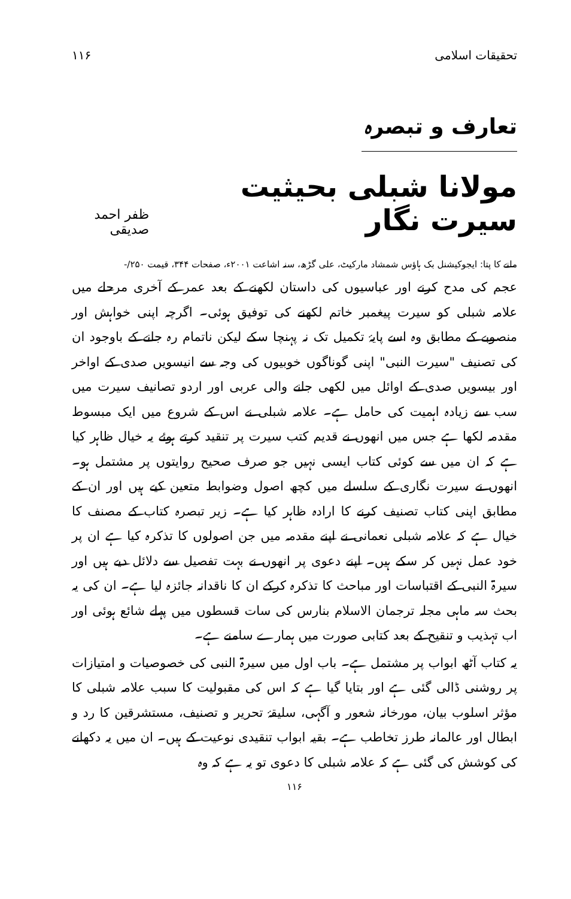تحقیقات اسلامی ۱۱۶
تعارف و تبصرہ
مولانا شبلی بحیثیت سیرت نگار
ظفر احمد صدیقی
ملنے کا پتا: ایجوکیشنل بک ہاؤس شمشاد مارکیٹ، علی گڑھ، سنہ اشاعت ۲۰۰۱ء، صفحات ۳۴۴، قیمت ۲۵۰/-
عجم کی مدح کرنے اور عباسیوں کی داستان لکھنے کے بعد عمر کے آخری مرحلے میں علامہ شبلی کو سیرت پیغمبر خاتم لکھنے کی توفیق ہوئی۔ اگرچہ اپنی خواہش اور منصوبے کے مطابق وہ اسے پایۂ تکمیل تک نہ پہنچا سکے لیکن ناتمام رہ جانے کے باوجود ان کی تصنیف "سیرت النبی" اپنی گوناگوں خوبیوں کی وجہ سے انیسویں صدی کے اواخر اور بیسویں صدی کے اوائل میں لکھی جانے والی عربی اور اردو تصانیف سیرت میں سب سے زیادہ اہمیت کی حامل ہے۔ علامہ شبلی نے اس کے شروع میں ایک مبسوط مقدمہ لکھا ہے جس میں انھوں نے قدیم کتب سیرت پر تنقید کرتے ہوئے یہ خیال ظاہر کیا ہے کہ ان میں سے کوئی کتاب ایسی نہیں جو صرف صحیح روایتوں پر مشتمل ہو۔ انھوں نے سیرت نگاری کے سلسلے میں کچھ اصول وضوابط متعین کیے ہیں اور ان کے مطابق اپنی کتاب تصنیف کرنے کا ارادہ ظاہر کیا ہے۔ زیر تبصرہ کتاب کے مصنف کا خیال ہے کہ علامہ شبلی نعمانی نے اپنے مقدمہ میں جن اصولوں کا تذکرہ کیا ہے ان پر خود عمل نہیں کر سکے ہیں۔ اپنے دعوی پر انھوں نے بہت تفصیل سے دلائل دیے ہیں اور سیرۃ النبی کے اقتباسات اور مباحث کا تذکرہ کرکے ان کا ناقدانہ جائزہ لیا ہے۔ ان کی یہ بحث سہ ماہی مجلہ ترجمان الاسلام بنارس کی سات قسطوں میں پہلے شائع ہوئی اور اب تہذیب و تنقیح کے بعد کتابی صورت میں ہمارے سامنے ہے۔
یہ کتاب آٹھ ابواب پر مشتمل ہے۔ باب اول میں سیرۃ النبی کی خصوصیات و امتیازات پر روشنی ڈالی گئی ہے اور بتایا گیا ہے کہ اس کی مقبولیت کا سبب علامہ شبلی کا مؤثر اسلوب بیان، مورخانہ شعور و آگہی، سلیقۂ تحریر و تصنیف، مستشرقین کا رد و ابطال اور عالمانہ طرز تخاطب ہے۔ بقیہ ابواب تنقیدی نوعیت کے ہیں۔ ان میں یہ دکھانے کی کوشش کی گئی ہے کہ علامہ شبلی کا دعوی تو یہ ہے کہ وہ
۱۱۶